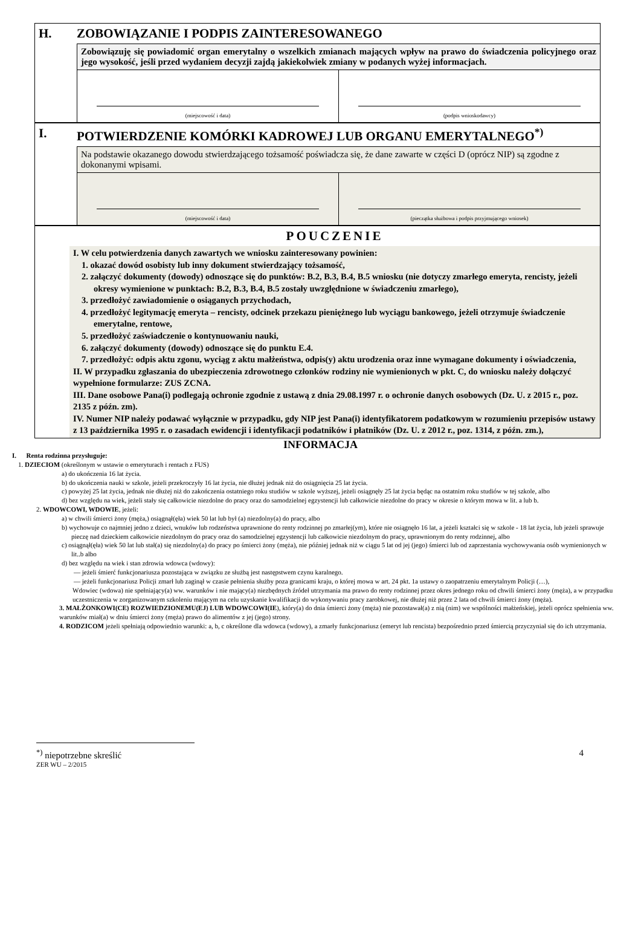H. ZOBOWIĄZANIE I PODPIS ZAINTERESOWANEGO
Zobowiązuję się powiadomić organ emerytalny o wszelkich zmianach mających wpływ na prawo do świadczenia policyjnego oraz jego wysokość, jeśli przed wydaniem decyzji zajdą jakiekolwiek zmiany w podanych wyżej informacjach.
(miejscowość i data) (podpis wnioskodawcy)
I. POTWIERDZENIE KOMÓRKI KADROWEJ LUB ORGANU EMERYTALNEGO<sup>*)</sup>
Na podstawie okazanego dowodu stwierdzającego tożsamość poświadcza się, że dane zawarte w części D (oprócz NIP) są zgodne z dokonanymi wpisami.
(miejscowość i data) (pieczątka służbowa i podpis przyjmującego wniosek)
POUCZENIE
I. W celu potwierdzenia danych zawartych we wniosku zainteresowany powinien:
1. okazać dowód osobisty lub inny dokument stwierdzający tożsamość,
2. załączyć dokumenty (dowody) odnoszące się do punktów: B.2, B.3, B.4, B.5 wniosku (nie dotyczy zmarłego emeryta, rencisty, jeżeli okresy wymienione w punktach: B.2, B.3, B.4, B.5 zostały uwzględnione w świadczeniu zmarłego),
3. przedłożyć zawiadomienie o osiąganych przychodach,
4. przedłożyć legitymację emeryta – rencisty, odcinek przekazu pieniężnego lub wyciągu bankowego, jeżeli otrzymuje świadczenie emerytalne, rentowe,
5. przedłożyć zaświadczenie o kontynuowaniu nauki,
6. załączyć dokumenty (dowody) odnoszące się do punktu E.4.
7. przedłożyć: odpis aktu zgonu, wyciąg z aktu małżeństwa, odpis(y) aktu urodzenia oraz inne wymagane dokumenty i oświadczenia,
II. W przypadku zgłaszania do ubezpieczenia zdrowotnego członków rodziny nie wymienionych w pkt. C, do wniosku należy dołączyć wypełnione formularze: ZUS ZCNA.
III. Dane osobowe Pana(i) podlegają ochronie zgodnie z ustawą z dnia 29.08.1997 r. o ochronie danych osobowych (Dz. U. z 2015 r., poz. 2135 z późn. zm).
IV. Numer NIP należy podawać wyłącznie w przypadku, gdy NIP jest Pana(i) identyfikatorem podatkowym w rozumieniu przepisów ustawy z 13 października 1995 r. o zasadach ewidencji i identyfikacji podatników i płatników (Dz. U. z 2012 r., poz. 1314, z późn. zm.),
INFORMACJA
I. Renta rodzinna przysługuje:
1. DZIECIOM (określonym w ustawie o emeryturach i rentach z FUS)
a) do ukończenia 16 lat życia.
b) do ukończenia nauki w szkole, jeżeli przekroczyły 16 lat życia, nie dłużej jednak niż do osiągnięcia 25 lat życia.
c) powyżej 25 lat życia, jednak nie dłużej niż do zakończenia ostatniego roku studiów w szkole wyższej, jeżeli osiągnęły 25 lat życia będąc na ostatnim roku studiów w tej szkole, albo
d) bez względu na wiek, jeżeli stały się całkowicie niezdolne do pracy oraz do samodzielnej egzystencji lub całkowicie niezdolne do pracy w okresie o którym mowa w lit. a lub b.
2. WDOWCOWI, WDOWIE, jeżeli:
a) w chwili śmierci żony (męża,) osiągnął(ęła) wiek 50 lat lub był (a) niezdolny(a) do pracy, albo
b) wychowuje co najmniej jedno z dzieci, wnuków lub rodzeństwa uprawnione do renty rodzinnej po zmarłej(ym), które nie osiągnęło 16 lat, a jeżeli kształci się w szkole - 18 lat życia, lub jeżeli sprawuje pieczę nad dzieckiem całkowicie niezdolnym do pracy oraz do samodzielnej egzystencji lub całkowicie niezdolnym do pracy, uprawnionym do renty rodzinnej, albo
c) osiągnął(ęła) wiek 50 lat lub stał(a) się niezdolny(a) do pracy po śmierci żony (męża), nie później jednak niż w ciągu 5 lat od jej (jego) śmierci lub od zaprzestania wychowywania osób wymienionych w lit..b albo
d) bez względu na wiek i stan zdrowia wdowca (wdowy):
— jeżeli śmierć funkcjonariusza pozostająca w związku ze służbą jest następstwem czynu karalnego.
— jeżeli funkcjonariusz Policji zmarł lub zaginął w czasie pełnienia służby poza granicami kraju, o której mowa w art. 24 pkt. 1a ustawy o zaopatrzeniu emerytalnym Policji (…),
Wdowiec (wdowa) nie spełniający(a) ww. warunków i nie mający(a) niezbędnych źródeł utrzymania ma prawo do renty rodzinnej przez okres jednego roku od chwili śmierci żony (męża), a w przypadku uczestniczenia w zorganizowanym szkoleniu mającym na celu uzyskanie kwalifikacji do wykonywaniu pracy zarobkowej, nie dłużej niż przez 2 lata od chwili śmierci żony (męża).
3. MAŁŻONKOWI(CE) ROZWIEDZIONEMU(EJ) LUB WDOWCOWI(IE), który(a) do dnia śmierci żony (męża) nie pozostawał(a) z nią (nim) we wspólności małżeńskiej, jeżeli oprócz spełnienia ww. warunków miał(a) w dniu śmierci żony (męża) prawo do alimentów z jej (jego) strony.
4. RODZICOM jeżeli spełniają odpowiednio warunki: a, b, c określone dla wdowca (wdowy), a zmarły funkcjonariusz (emeryt lub rencista) bezpośrednio przed śmiercią przyczyniał się do ich utrzymania.
<sup>*)</sup> niepotrzebne skreślić 4
ZER WU – 2/2015